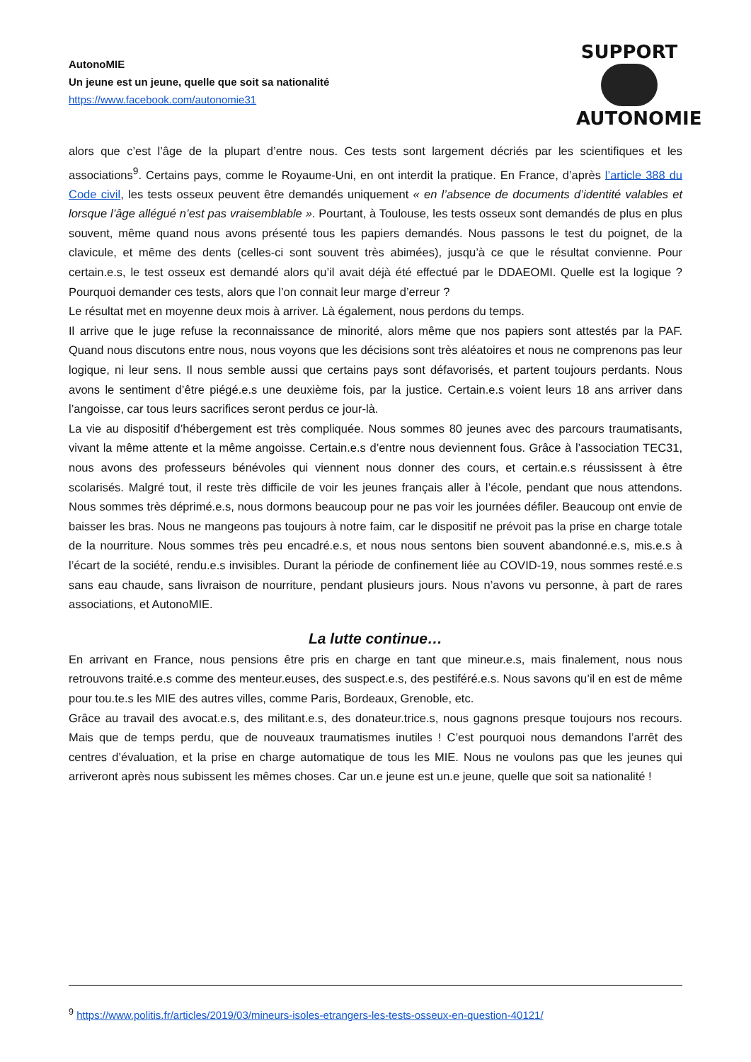AutonoMIE
Un jeune est un jeune, quelle que soit sa nationalité
https://www.facebook.com/autonomie31
SUPPORT
AUTONOMIE
alors que c’est l’âge de la plupart d’entre nous. Ces tests sont largement décriés par les scientifiques et les associations<sup>9</sup>. Certains pays, comme le Royaume-Uni, en ont interdit la pratique. En France, d’après l’article 388 du Code civil, les tests osseux peuvent être demandés uniquement « en l’absence de documents d’identité valables et lorsque l’âge allégué n’est pas vraisemblable ». Pourtant, à Toulouse, les tests osseux sont demandés de plus en plus souvent, même quand nous avons présenté tous les papiers demandés. Nous passons le test du poignet, de la clavicule, et même des dents (celles-ci sont souvent très abimées), jusqu’à ce que le résultat convienne. Pour certain.e.s, le test osseux est demandé alors qu’il avait déjà été effectué par le DDAEOMI. Quelle est la logique ? Pourquoi demander ces tests, alors que l’on connait leur marge d’erreur ?
Le résultat met en moyenne deux mois à arriver. Là également, nous perdons du temps.
Il arrive que le juge refuse la reconnaissance de minorité, alors même que nos papiers sont attestés par la PAF. Quand nous discutons entre nous, nous voyons que les décisions sont très aléatoires et nous ne comprenons pas leur logique, ni leur sens. Il nous semble aussi que certains pays sont défavorisés, et partent toujours perdants. Nous avons le sentiment d’être piégé.e.s une deuxième fois, par la justice. Certain.e.s voient leurs 18 ans arriver dans l’angoisse, car tous leurs sacrifices seront perdus ce jour-là.
La vie au dispositif d’hébergement est très compliquée. Nous sommes 80 jeunes avec des parcours traumatisants, vivant la même attente et la même angoisse. Certain.e.s d’entre nous deviennent fous. Grâce à l’association TEC31, nous avons des professeurs bénévoles qui viennent nous donner des cours, et certain.e.s réussissent à être scolarisés. Malgré tout, il reste très difficile de voir les jeunes français aller à l’école, pendant que nous attendons. Nous sommes très déprimé.e.s, nous dormons beaucoup pour ne pas voir les journées défiler. Beaucoup ont envie de baisser les bras. Nous ne mangeons pas toujours à notre faim, car le dispositif ne prévoit pas la prise en charge totale de la nourriture. Nous sommes très peu encadré.e.s, et nous nous sentons bien souvent abandonné.e.s, mis.e.s à l’écart de la société, rendu.e.s invisibles. Durant la période de confinement liée au COVID-19, nous sommes resté.e.s sans eau chaude, sans livraison de nourriture, pendant plusieurs jours. Nous n’avons vu personne, à part de rares associations, et AutonoMIE.
La lutte continue…
En arrivant en France, nous pensions être pris en charge en tant que mineur.e.s, mais finalement, nous nous retrouvons traité.e.s comme des menteur.euses, des suspect.e.s, des pestiféré.e.s. Nous savons qu’il en est de même pour tou.te.s les MIE des autres villes, comme Paris, Bordeaux, Grenoble, etc.
Grâce au travail des avocat.e.s, des militant.e.s, des donateur.trice.s, nous gagnons presque toujours nos recours. Mais que de temps perdu, que de nouveaux traumatismes inutiles ! C’est pourquoi nous demandons l’arrêt des centres d’évaluation, et la prise en charge automatique de tous les MIE. Nous ne voulons pas que les jeunes qui arriveront après nous subissent les mêmes choses. Car un.e jeune est un.e jeune, quelle que soit sa nationalité !
<sup>9</sup> https://www.politis.fr/articles/2019/03/mineurs-isoles-etrangers-les-tests-osseux-en-question-40121/